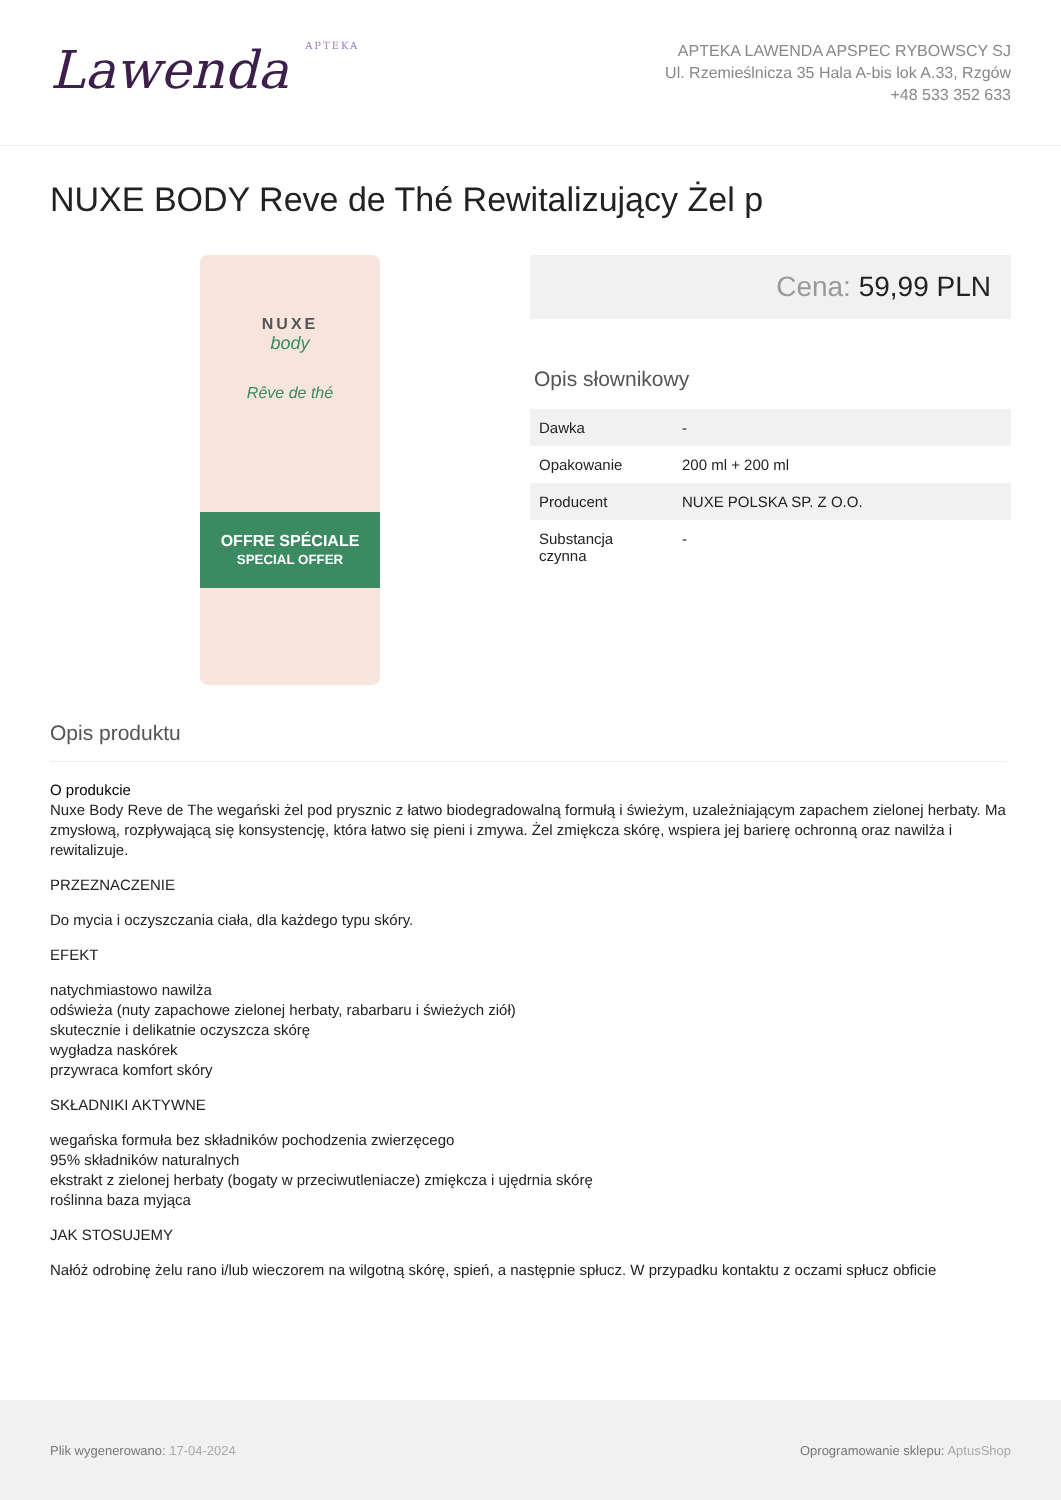Lawenda APTEKA
APTEKA LAWENDA APSPEC RYBOWSCY SJ
Ul. Rzemieślnicza 35 Hala A-bis lok A.33, Rzgów
+48 533 352 633
NUXE BODY Reve de Thé Rewitalizujący Żel p
NUXE
body
Rêve de thé
OFFRE SPÉCIALE
SPECIAL OFFER
Cena: 59,99 PLN
Opis słownikowy
| Dawka | - |
| Opakowanie | 200 ml + 200 ml |
| Producent | NUXE POLSKA SP. Z O.O. |
| Substancja czynna | - |
Opis produktu
O produkcie
Nuxe Body Reve de The wegański żel pod prysznic z łatwo biodegradowalną formułą i świeżym, uzależniającym zapachem zielonej herbaty. Ma zmysłową, rozpływającą się konsystencję, która łatwo się pieni i zmywa. Żel zmiękcza skórę, wspiera jej barierę ochronną oraz nawilża i rewitalizuje.
PRZEZNACZENIE
Do mycia i oczyszczania ciała, dla każdego typu skóry.
EFEKT
natychmiastowo nawilża
odświeża (nuty zapachowe zielonej herbaty, rabarbaru i świeżych ziół)
skutecznie i delikatnie oczyszcza skórę
wygładza naskórek
przywraca komfort skóry
SKŁADNIKI AKTYWNE
wegańska formuła bez składników pochodzenia zwierzęcego
95% składników naturalnych
ekstrakt z zielonej herbaty (bogaty w przeciwutleniacze) zmiękcza i ujędrnia skórę
roślinna baza myjąca
JAK STOSUJEMY
Nałóż odrobinę żelu rano i/lub wieczorem na wilgotną skórę, spień, a następnie spłucz. W przypadku kontaktu z oczami spłucz obficie
Plik wygenerowano: 17-04-2024
Oprogramowanie sklepu: AptusShop